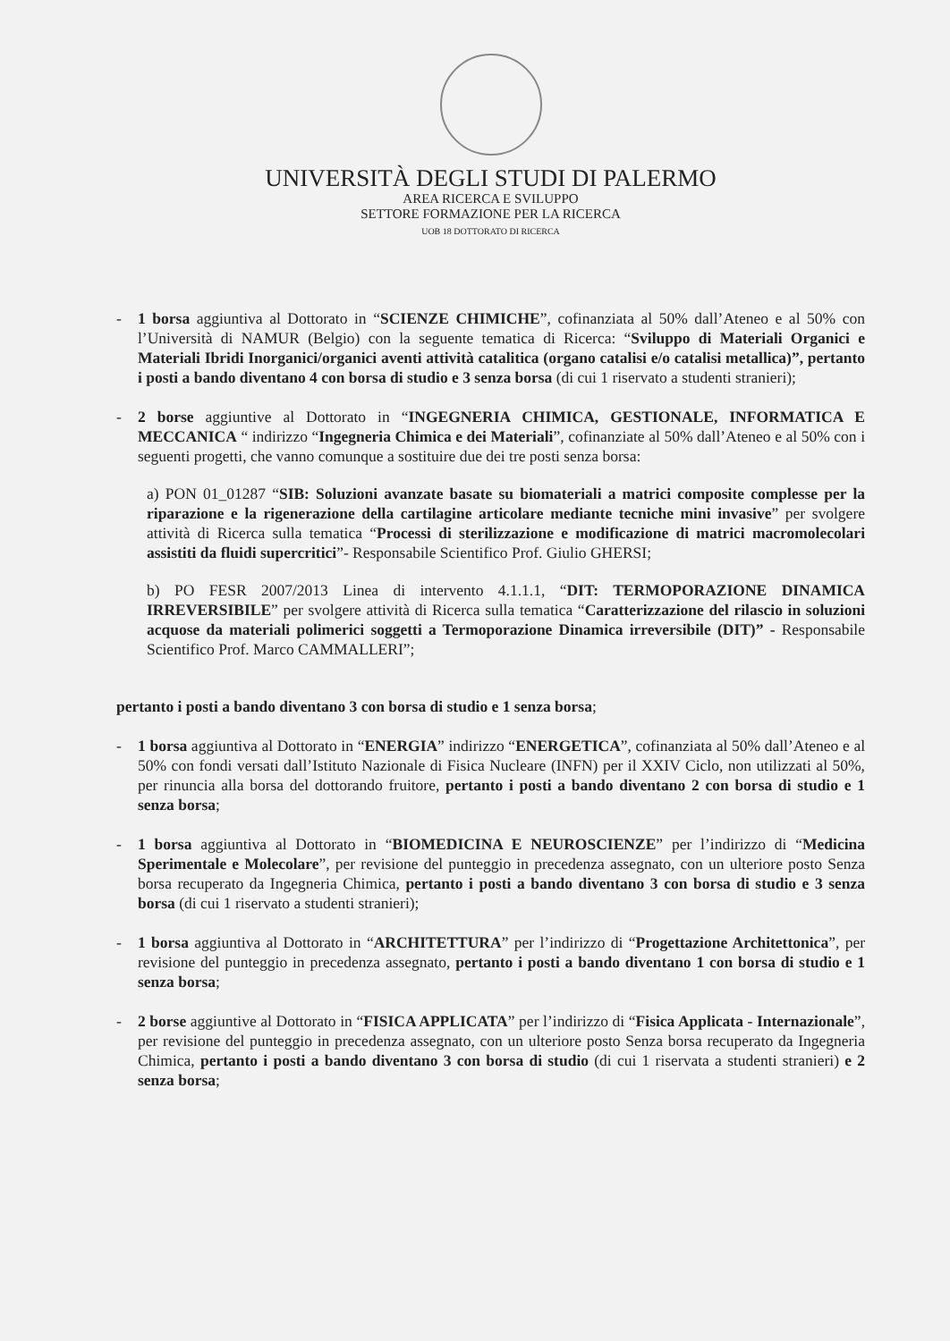UNIVERSITÀ DEGLI STUDI DI PALERMO
AREA RICERCA E SVILUPPO
SETTORE FORMAZIONE PER LA RICERCA
UOB 18 DOTTORATO DI RICERCA
- 1 borsa aggiuntiva al Dottorato in “SCIENZE CHIMICHE”, cofinanziata al 50% dall’Ateneo e al 50% con l’Università di NAMUR (Belgio) con la seguente tematica di Ricerca: “Sviluppo di Materiali Organici e Materiali Ibridi Inorganici/organici aventi attività catalitica (organo catalisi e/o catalisi metallica)”, pertanto i posti a bando diventano 4 con borsa di studio e 3 senza borsa (di cui 1 riservato a studenti stranieri);
- 2 borse aggiuntive al Dottorato in “INGEGNERIA CHIMICA, GESTIONALE, INFORMATICA E MECCANICA “ indirizzo “Ingegneria Chimica e dei Materiali”, cofinanziate al 50% dall’Ateneo e al 50% con i seguenti progetti, che vanno comunque a sostituire due dei tre posti senza borsa:
a) PON 01_01287 “SIB: Soluzioni avanzate basate su biomateriali a matrici composite complesse per la riparazione e la rigenerazione della cartilagine articolare mediante tecniche mini invasive” per svolgere attività di Ricerca sulla tematica “Processi di sterilizzazione e modificazione di matrici macromolecolari assistiti da fluidi supercritici”- Responsabile Scientifico Prof. Giulio GHERSI;
b) PO FESR 2007/2013 Linea di intervento 4.1.1.1, “DIT: TERMOPORAZIONE DINAMICA IRREVERSIBILE” per svolgere attività di Ricerca sulla tematica “Caratterizzazione del rilascio in soluzioni acquose da materiali polimerici soggetti a Termoporazione Dinamica irreversibile (DIT)” - Responsabile Scientifico Prof. Marco CAMMALLERI”;
pertanto i posti a bando diventano 3 con borsa di studio e 1 senza borsa;
- 1 borsa aggiuntiva al Dottorato in “ENERGIA” indirizzo “ENERGETICA”, cofinanziata al 50% dall’Ateneo e al 50% con fondi versati dall’Istituto Nazionale di Fisica Nucleare (INFN) per il XXIV Ciclo, non utilizzati al 50%, per rinuncia alla borsa del dottorando fruitore, pertanto i posti a bando diventano 2 con borsa di studio e 1 senza borsa;
- 1 borsa aggiuntiva al Dottorato in “BIOMEDICINA E NEUROSCIENZE” per l’indirizzo di “Medicina Sperimentale e Molecolare”, per revisione del punteggio in precedenza assegnato, con un ulteriore posto Senza borsa recuperato da Ingegneria Chimica, pertanto i posti a bando diventano 3 con borsa di studio e 3 senza borsa (di cui 1 riservato a studenti stranieri);
- 1 borsa aggiuntiva al Dottorato in “ARCHITETTURA” per l’indirizzo di “Progettazione Architettonica”, per revisione del punteggio in precedenza assegnato, pertanto i posti a bando diventano 1 con borsa di studio e 1 senza borsa;
- 2 borse aggiuntive al Dottorato in “FISICA APPLICATA” per l’indirizzo di “Fisica Applicata - Internazionale”, per revisione del punteggio in precedenza assegnato, con un ulteriore posto Senza borsa recuperato da Ingegneria Chimica, pertanto i posti a bando diventano 3 con borsa di studio (di cui 1 riservata a studenti stranieri) e 2 senza borsa;